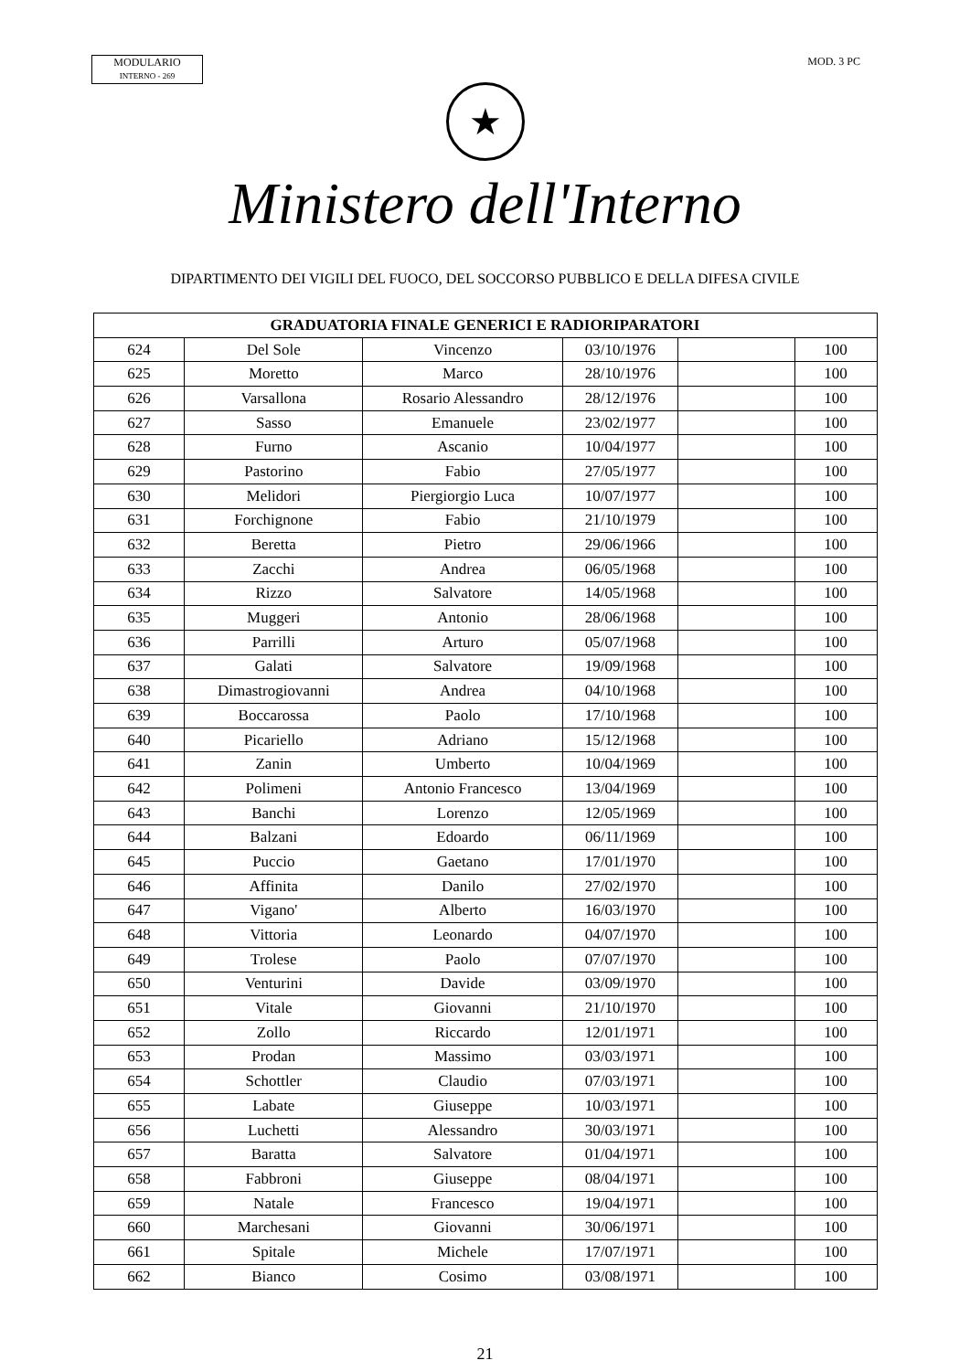MODULARIO
INTERNO - 269
MOD. 3 PC
★
Ministero dell'Interno
DIPARTIMENTO DEI VIGILI DEL FUOCO, DEL SOCCORSO PUBBLICO E DELLA DIFESA CIVILE
| GRADUATORIA FINALE GENERICI E RADIORIPARATORI | | | | | |
| --- | --- | --- | --- | --- | --- |
| 624 | Del Sole | Vincenzo | 03/10/1976 | | 100 |
| 625 | Moretto | Marco | 28/10/1976 | | 100 |
| 626 | Varsallona | Rosario Alessandro | 28/12/1976 | | 100 |
| 627 | Sasso | Emanuele | 23/02/1977 | | 100 |
| 628 | Furno | Ascanio | 10/04/1977 | | 100 |
| 629 | Pastorino | Fabio | 27/05/1977 | | 100 |
| 630 | Melidori | Piergiorgio Luca | 10/07/1977 | | 100 |
| 631 | Forchignone | Fabio | 21/10/1979 | | 100 |
| 632 | Beretta | Pietro | 29/06/1966 | | 100 |
| 633 | Zacchi | Andrea | 06/05/1968 | | 100 |
| 634 | Rizzo | Salvatore | 14/05/1968 | | 100 |
| 635 | Muggeri | Antonio | 28/06/1968 | | 100 |
| 636 | Parrilli | Arturo | 05/07/1968 | | 100 |
| 637 | Galati | Salvatore | 19/09/1968 | | 100 |
| 638 | Dimastrogiovanni | Andrea | 04/10/1968 | | 100 |
| 639 | Boccarossa | Paolo | 17/10/1968 | | 100 |
| 640 | Picariello | Adriano | 15/12/1968 | | 100 |
| 641 | Zanin | Umberto | 10/04/1969 | | 100 |
| 642 | Polimeni | Antonio Francesco | 13/04/1969 | | 100 |
| 643 | Banchi | Lorenzo | 12/05/1969 | | 100 |
| 644 | Balzani | Edoardo | 06/11/1969 | | 100 |
| 645 | Puccio | Gaetano | 17/01/1970 | | 100 |
| 646 | Affinita | Danilo | 27/02/1970 | | 100 |
| 647 | Vigano' | Alberto | 16/03/1970 | | 100 |
| 648 | Vittoria | Leonardo | 04/07/1970 | | 100 |
| 649 | Trolese | Paolo | 07/07/1970 | | 100 |
| 650 | Venturini | Davide | 03/09/1970 | | 100 |
| 651 | Vitale | Giovanni | 21/10/1970 | | 100 |
| 652 | Zollo | Riccardo | 12/01/1971 | | 100 |
| 653 | Prodan | Massimo | 03/03/1971 | | 100 |
| 654 | Schottler | Claudio | 07/03/1971 | | 100 |
| 655 | Labate | Giuseppe | 10/03/1971 | | 100 |
| 656 | Luchetti | Alessandro | 30/03/1971 | | 100 |
| 657 | Baratta | Salvatore | 01/04/1971 | | 100 |
| 658 | Fabbroni | Giuseppe | 08/04/1971 | | 100 |
| 659 | Natale | Francesco | 19/04/1971 | | 100 |
| 660 | Marchesani | Giovanni | 30/06/1971 | | 100 |
| 661 | Spitale | Michele | 17/07/1971 | | 100 |
| 662 | Bianco | Cosimo | 03/08/1971 | | 100 |
21